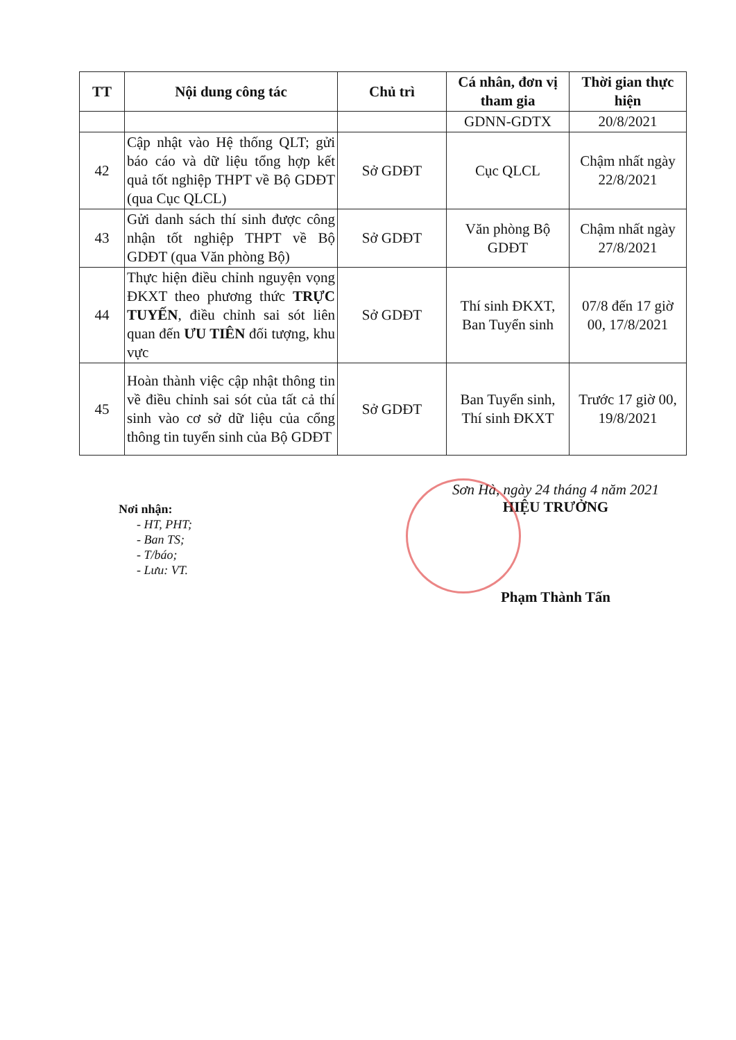| TT | Nội dung công tác | Chủ trì | Cá nhân, đơn vị tham gia | Thời gian thực hiện |
| --- | --- | --- | --- | --- |
| | | | GDNN-GDTX | 20/8/2021 |
| 42 | Cập nhật vào Hệ thống QLT; gửi báo cáo và dữ liệu tổng hợp kết quả tốt nghiệp THPT về Bộ GDĐT (qua Cục QLCL) | Sở GDĐT | Cục QLCL | Chậm nhất ngày 22/8/2021 |
| 43 | Gửi danh sách thí sinh được công nhận tốt nghiệp THPT về Bộ GDĐT (qua Văn phòng Bộ) | Sở GDĐT | Văn phòng Bộ GDĐT | Chậm nhất ngày 27/8/2021 |
| 44 | Thực hiện điều chỉnh nguyện vọng ĐKXT theo phương thức TRỰC TUYẾN , điều chỉnh sai sót liên quan đến ƯU TIÊN đối tượng, khu vực | Sở GDĐT | Thí sinh ĐKXT, Ban Tuyển sinh | 07/8 đến 17 giờ 00, 17/8/2021 |
| 45 | Hoàn thành việc cập nhật thông tin về điều chỉnh sai sót của tất cả thí sinh vào cơ sở dữ liệu của cổng thông tin tuyển sinh của Bộ GDĐT | Sở GDĐT | Ban Tuyển sinh, Thí sinh ĐKXT | Trước 17 giờ 00, 19/8/2021 |
Nơi nhận:
- HT, PHT;
- Ban TS;
- T/báo;
- Lưu: VT.
Sơn Hà, ngày 24 tháng 4 năm 2021
HIỆU TRƯỞNG
Phạm Thành Tấn